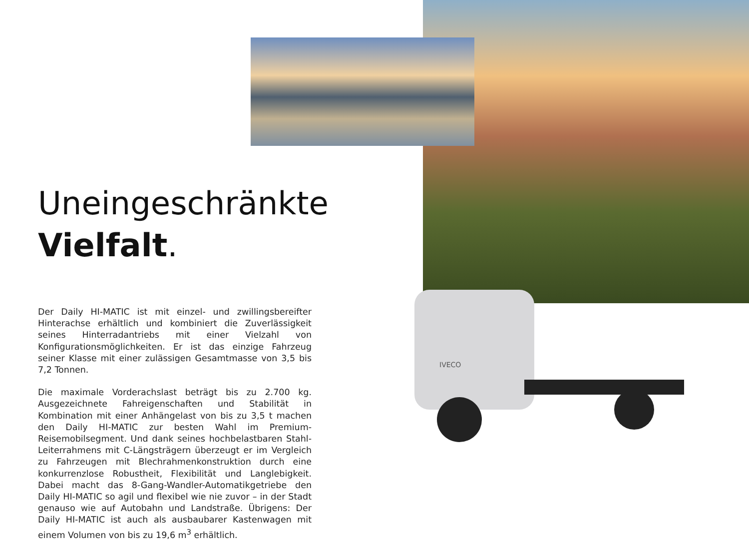IVECO
Uneingeschränkte
Vielfalt.
Der Daily HI-MATIC ist mit einzel- und zwillingsbereifter Hinterachse erhältlich und kombiniert die Zuverlässigkeit seines Hinterradantriebs mit einer Vielzahl von Konfigurationsmöglichkeiten. Er ist das einzige Fahrzeug seiner Klasse mit einer zulässigen Gesamtmasse von 3,5 bis 7,2 Tonnen.
Die maximale Vorderachslast beträgt bis zu 2.700 kg. Ausgezeichnete Fahreigenschaften und Stabilität in Kombination mit einer Anhängelast von bis zu 3,5 t machen den Daily HI-MATIC zur besten Wahl im Premium-Reisemobilsegment. Und dank seines hochbelastbaren Stahl-Leiterrahmens mit C-Längsträgern überzeugt er im Vergleich zu Fahrzeugen mit Blechrahmenkonstruktion durch eine konkurrenzlose Robustheit, Flexibilität und Langlebigkeit. Dabei macht das 8-Gang-Wandler-Automatikgetriebe den Daily HI-MATIC so agil und flexibel wie nie zuvor – in der Stadt genauso wie auf Autobahn und Landstraße. Übrigens: Der Daily HI-MATIC ist auch als ausbaubarer Kastenwagen mit einem Volumen von bis zu 19,6 m<sup>3</sup> erhältlich.